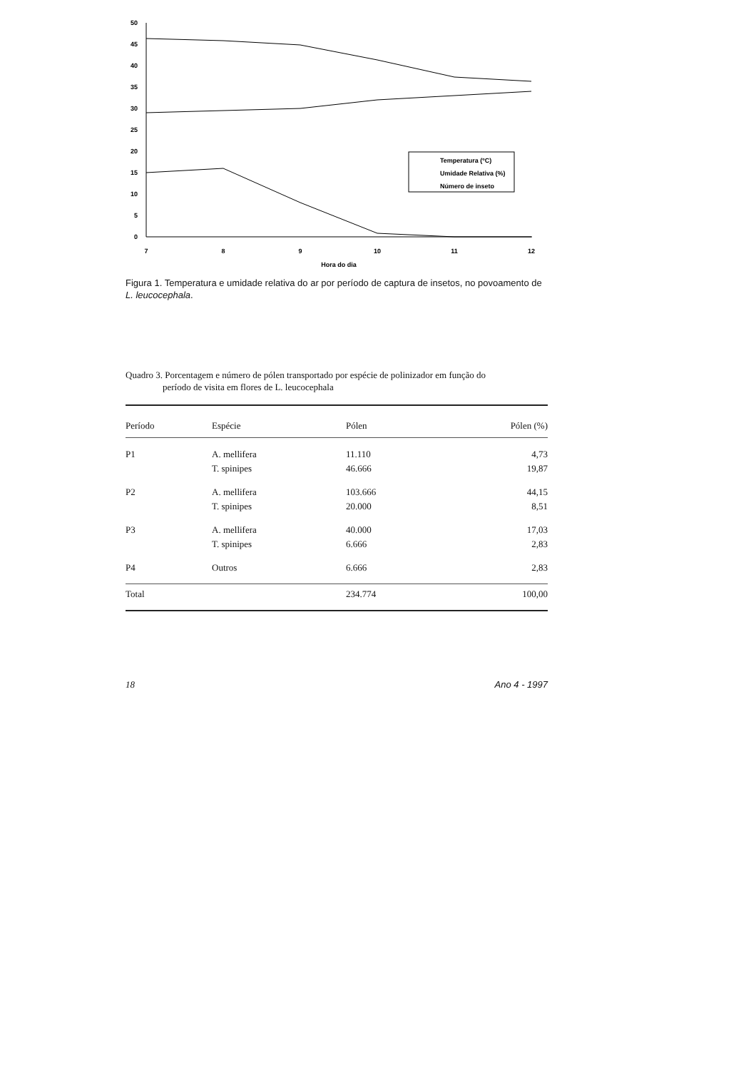50
45
40
35
30
25
20
15
10
5
0
7
8
9
10
11
12
Hora do dia
Temperatura (ºC)
Umidade Relativa (%)
Número de inseto
Figura 1. Temperatura e umidade relativa do ar por período de captura de insetos, no povoamento de L. leucocephala.
Quadro 3. Porcentagem e número de pólen transportado por espécie de polinizador em função do
período de visita em flores de L. leucocephala
| Período | Espécie | Pólen | Pólen (%) |
| --- | --- | --- | --- |
| P1 | A. mellifera | 11.110 | 4,73 |
| | T. spinipes | 46.666 | 19,87 |
| P2 | A. mellifera | 103.666 | 44,15 |
| | T. spinipes | 20.000 | 8,51 |
| P3 | A. mellifera | 40.000 | 17,03 |
| | T. spinipes | 6.666 | 2,83 |
| P4 | Outros | 6.666 | 2,83 |
| Total | | 234.774 | 100,00 |
18 Ano 4 - 1997